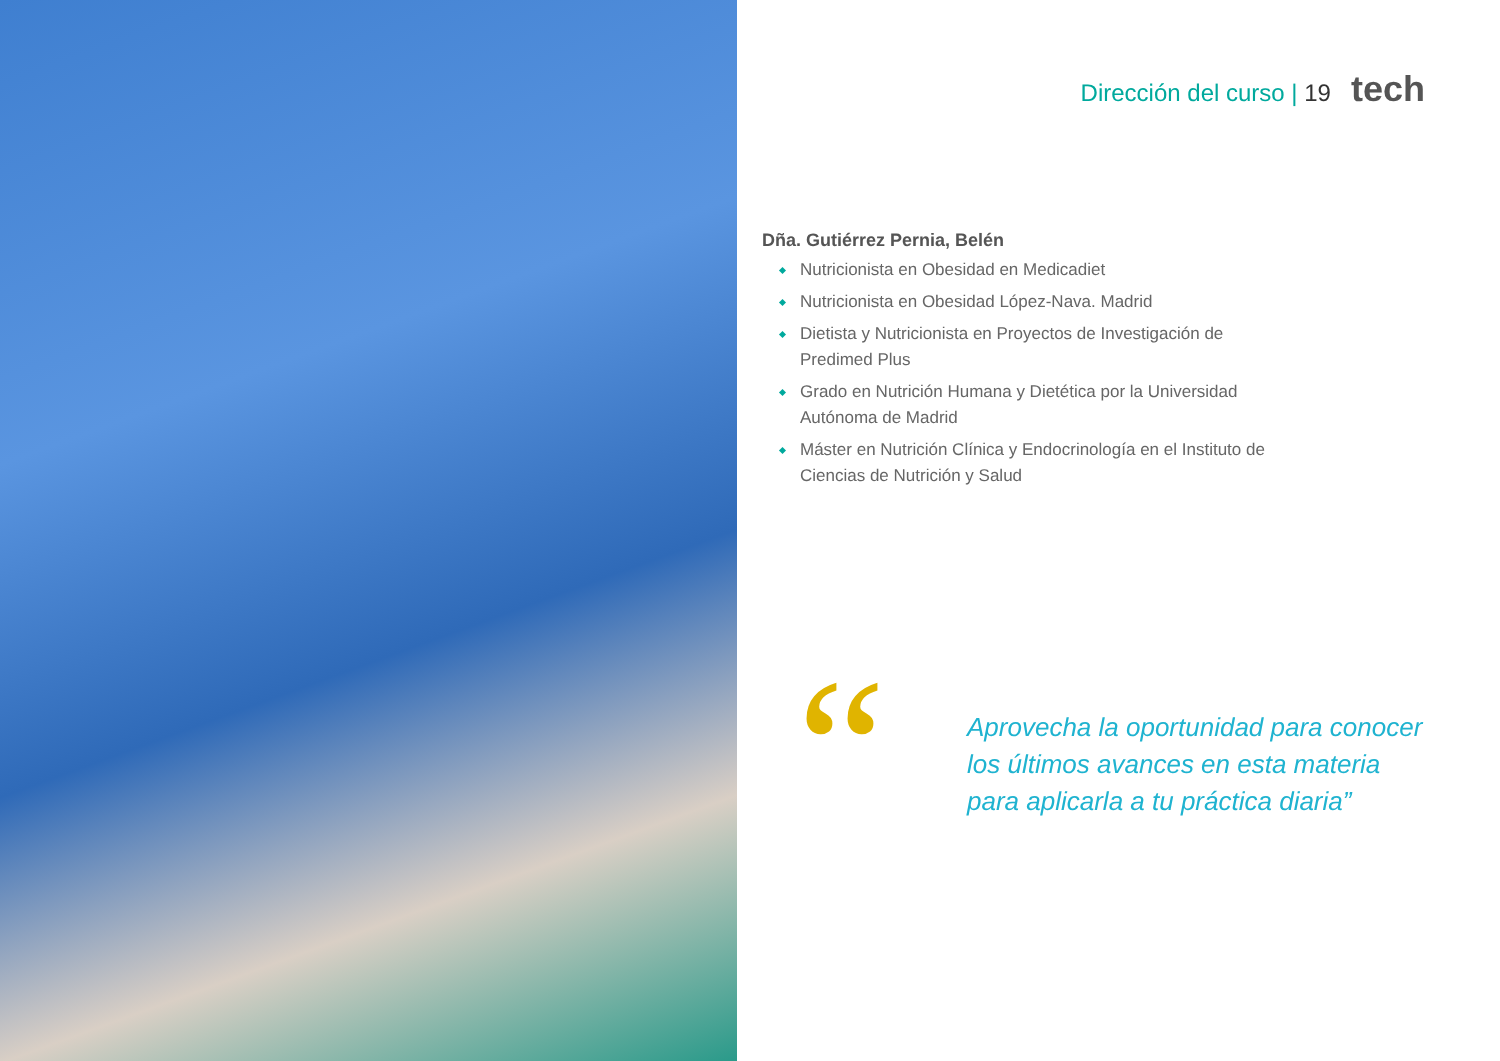Dirección del curso | 19 tech
Dña. Gutiérrez Pernia, Belén
Nutricionista en Obesidad en Medicadiet
Nutricionista en Obesidad López-Nava. Madrid
Dietista y Nutricionista en Proyectos de Investigación de Predimed Plus
Grado en Nutrición Humana y Dietética por la Universidad Autónoma de Madrid
Máster en Nutrición Clínica y Endocrinología en el Instituto de Ciencias de Nutrición y Salud
“
Aprovecha la oportunidad para conocer
los últimos avances en esta materia
para aplicarla a tu práctica diaria”